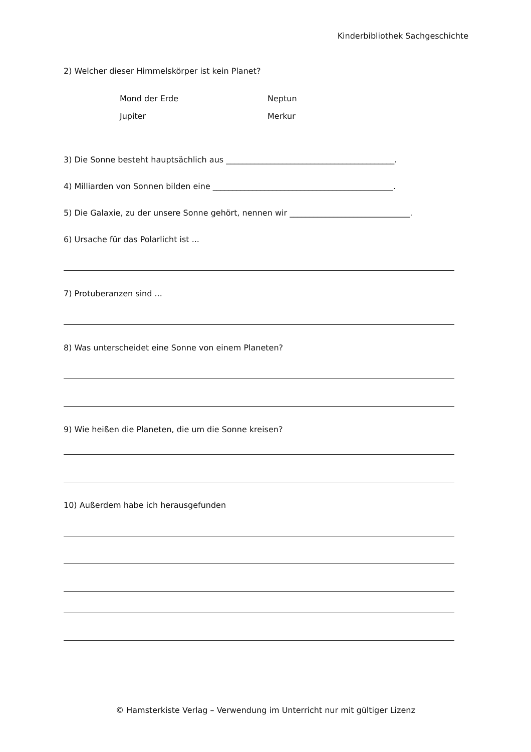Kinderbibliothek Sachgeschichte
2) Welcher dieser Himmelskörper ist kein Planet?
Mond der Erde Neptun
Jupiter Merkur
3) Die Sonne besteht hauptsächlich aus __________________________________________.
4) Milliarden von Sonnen bilden eine _____________________________________________.
5) Die Galaxie, zu der unsere Sonne gehört, nennen wir ______________________________.
6) Ursache für das Polarlicht ist ...
7) Protuberanzen sind ...
8) Was unterscheidet eine Sonne von einem Planeten?
9) Wie heißen die Planeten, die um die Sonne kreisen?
10) Außerdem habe ich herausgefunden
© Hamsterkiste Verlag – Verwendung im Unterricht nur mit gültiger Lizenz